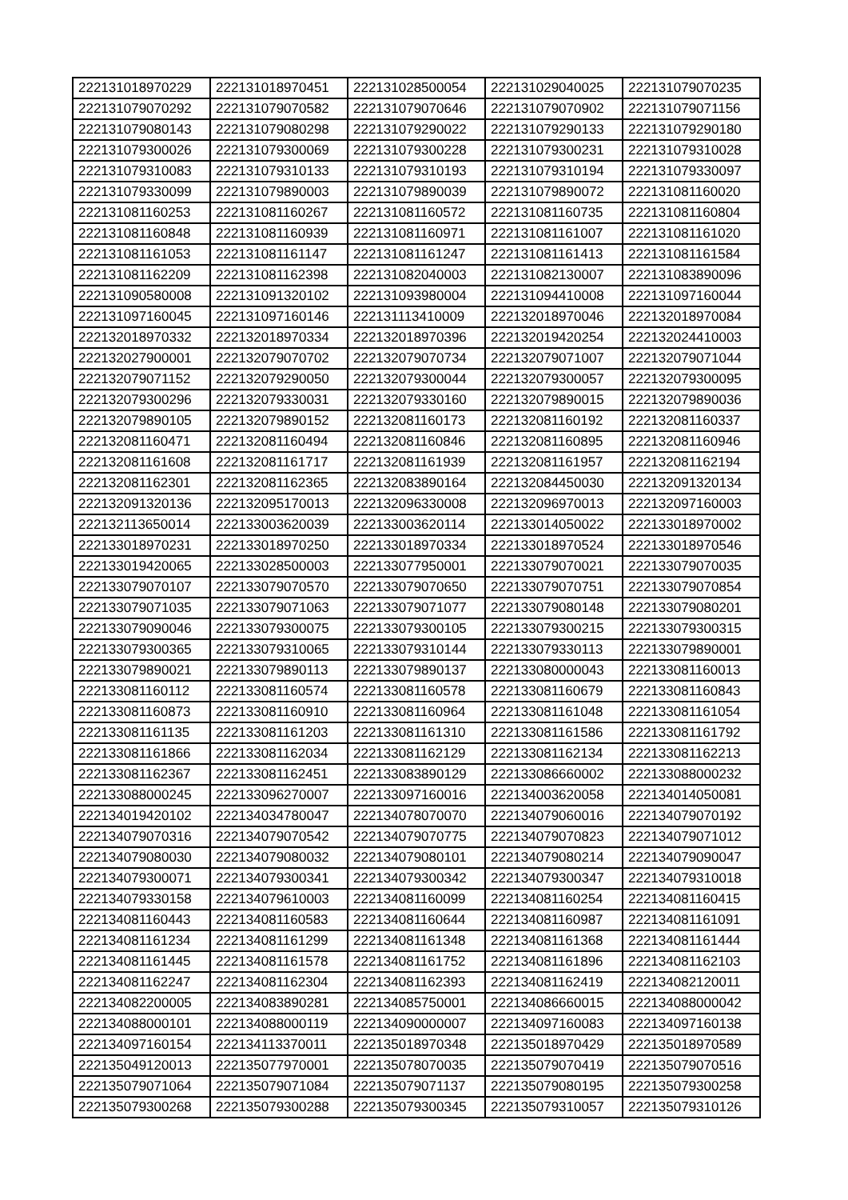| 222131018970229 | 222131018970451 | 222131028500054 | 222131029040025 | 222131079070235 |
| 222131079070292 | 222131079070582 | 222131079070646 | 222131079070902 | 222131079071156 |
| 222131079080143 | 222131079080298 | 222131079290022 | 222131079290133 | 222131079290180 |
| 222131079300026 | 222131079300069 | 222131079300228 | 222131079300231 | 222131079310028 |
| 222131079310083 | 222131079310133 | 222131079310193 | 222131079310194 | 222131079330097 |
| 222131079330099 | 222131079890003 | 222131079890039 | 222131079890072 | 222131081160020 |
| 222131081160253 | 222131081160267 | 222131081160572 | 222131081160735 | 222131081160804 |
| 222131081160848 | 222131081160939 | 222131081160971 | 222131081161007 | 222131081161020 |
| 222131081161053 | 222131081161147 | 222131081161247 | 222131081161413 | 222131081161584 |
| 222131081162209 | 222131081162398 | 222131082040003 | 222131082130007 | 222131083890096 |
| 222131090580008 | 222131091320102 | 222131093980004 | 222131094410008 | 222131097160044 |
| 222131097160045 | 222131097160146 | 222131113410009 | 222132018970046 | 222132018970084 |
| 222132018970332 | 222132018970334 | 222132018970396 | 222132019420254 | 222132024410003 |
| 222132027900001 | 222132079070702 | 222132079070734 | 222132079071007 | 222132079071044 |
| 222132079071152 | 222132079290050 | 222132079300044 | 222132079300057 | 222132079300095 |
| 222132079300296 | 222132079330031 | 222132079330160 | 222132079890015 | 222132079890036 |
| 222132079890105 | 222132079890152 | 222132081160173 | 222132081160192 | 222132081160337 |
| 222132081160471 | 222132081160494 | 222132081160846 | 222132081160895 | 222132081160946 |
| 222132081161608 | 222132081161717 | 222132081161939 | 222132081161957 | 222132081162194 |
| 222132081162301 | 222132081162365 | 222132083890164 | 222132084450030 | 222132091320134 |
| 222132091320136 | 222132095170013 | 222132096330008 | 222132096970013 | 222132097160003 |
| 222132113650014 | 222133003620039 | 222133003620114 | 222133014050022 | 222133018970002 |
| 222133018970231 | 222133018970250 | 222133018970334 | 222133018970524 | 222133018970546 |
| 222133019420065 | 222133028500003 | 222133077950001 | 222133079070021 | 222133079070035 |
| 222133079070107 | 222133079070570 | 222133079070650 | 222133079070751 | 222133079070854 |
| 222133079071035 | 222133079071063 | 222133079071077 | 222133079080148 | 222133079080201 |
| 222133079090046 | 222133079300075 | 222133079300105 | 222133079300215 | 222133079300315 |
| 222133079300365 | 222133079310065 | 222133079310144 | 222133079330113 | 222133079890001 |
| 222133079890021 | 222133079890113 | 222133079890137 | 222133080000043 | 222133081160013 |
| 222133081160112 | 222133081160574 | 222133081160578 | 222133081160679 | 222133081160843 |
| 222133081160873 | 222133081160910 | 222133081160964 | 222133081161048 | 222133081161054 |
| 222133081161135 | 222133081161203 | 222133081161310 | 222133081161586 | 222133081161792 |
| 222133081161866 | 222133081162034 | 222133081162129 | 222133081162134 | 222133081162213 |
| 222133081162367 | 222133081162451 | 222133083890129 | 222133086660002 | 222133088000232 |
| 222133088000245 | 222133096270007 | 222133097160016 | 222134003620058 | 222134014050081 |
| 222134019420102 | 222134034780047 | 222134078070070 | 222134079060016 | 222134079070192 |
| 222134079070316 | 222134079070542 | 222134079070775 | 222134079070823 | 222134079071012 |
| 222134079080030 | 222134079080032 | 222134079080101 | 222134079080214 | 222134079090047 |
| 222134079300071 | 222134079300341 | 222134079300342 | 222134079300347 | 222134079310018 |
| 222134079330158 | 222134079610003 | 222134081160099 | 222134081160254 | 222134081160415 |
| 222134081160443 | 222134081160583 | 222134081160644 | 222134081160987 | 222134081161091 |
| 222134081161234 | 222134081161299 | 222134081161348 | 222134081161368 | 222134081161444 |
| 222134081161445 | 222134081161578 | 222134081161752 | 222134081161896 | 222134081162103 |
| 222134081162247 | 222134081162304 | 222134081162393 | 222134081162419 | 222134082120011 |
| 222134082200005 | 222134083890281 | 222134085750001 | 222134086660015 | 222134088000042 |
| 222134088000101 | 222134088000119 | 222134090000007 | 222134097160083 | 222134097160138 |
| 222134097160154 | 222134113370011 | 222135018970348 | 222135018970429 | 222135018970589 |
| 222135049120013 | 222135077970001 | 222135078070035 | 222135079070419 | 222135079070516 |
| 222135079071064 | 222135079071084 | 222135079071137 | 222135079080195 | 222135079300258 |
| 222135079300268 | 222135079300288 | 222135079300345 | 222135079310057 | 222135079310126 |